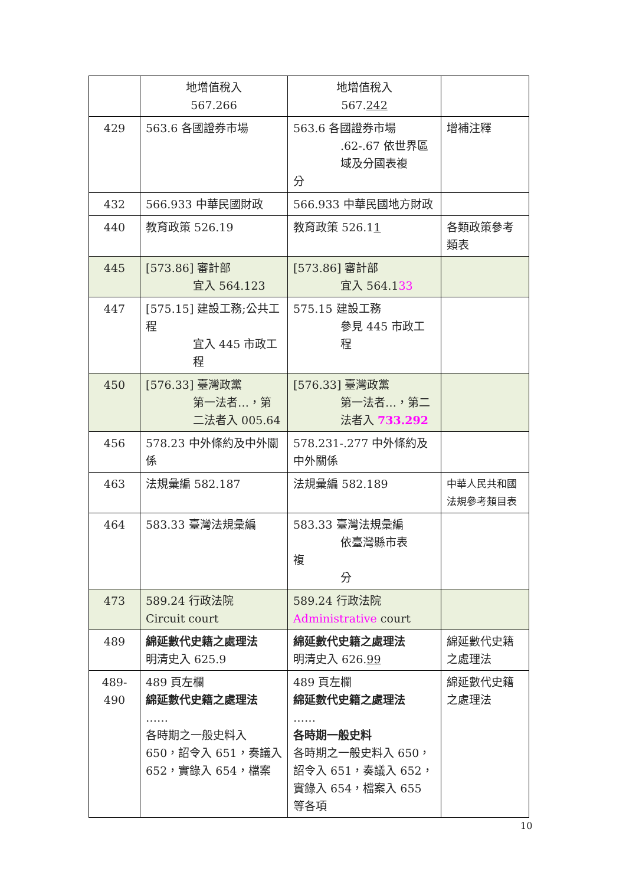| | 地增值稅入 567.266 | 地增值稅入 567. 242 | |
| 429 | 563.6 各國證券市場 | 563.6 各國證券市場 .62-.67 依世界區域及分國表複 分 | 增補注釋 |
| 432 | 566.933 中華民國財政 | 566.933 中華民國地方財政 | |
| 440 | 教育政策 526.19 | 教育政策 526.1 1 | 各類政策參考類表 |
| 445 | [573.86] 審計部 宜入 564.123 | [573.86] 審計部 宜入 564.1 33 | |
| 447 | [575.15] 建設工務;公共工程 宜入 445 市政工程 | 575.15 建設工務 參見 445 市政工程 | |
| 450 | [576.33] 臺灣政黨 第一法者…，第二法者入 005.64 | [576.33] 臺灣政黨 第一法者…，第二法者入 733.292 | |
| 456 | 578.23 中外條約及中外關係 | 578.231-.277 中外條約及中外關係 | |
| 463 | 法規彙編 582.187 | 法規彙編 582.189 | 中華人民共和國法規參考類目表 |
| 464 | 583.33 臺灣法規彙編 | 583.33 臺灣法規彙編 依臺灣縣市表 複 分 | |
| 473 | 589.24 行政法院 Circuit court | 589.24 行政法院 Administrative court | |
| 489 | 綿延數代史籍之處理法 明清史入 625.9 | 綿延數代史籍之處理法 明清史入 626. 99 | 綿延數代史籍之處理法 |
| 489- 490 | 489 頁左欄 綿延數代史籍之處理法 …… 各時期之一般史料入 650，詔令入 651，奏議入 652，實錄入 654，檔案 | 489 頁左欄 綿延數代史籍之處理法 …… 各時期一般史料 各時期之一般史料入 650，詔令入 651，奏議入 652，實錄入 654，檔案入 655 等各項 | 綿延數代史籍之處理法 |
10